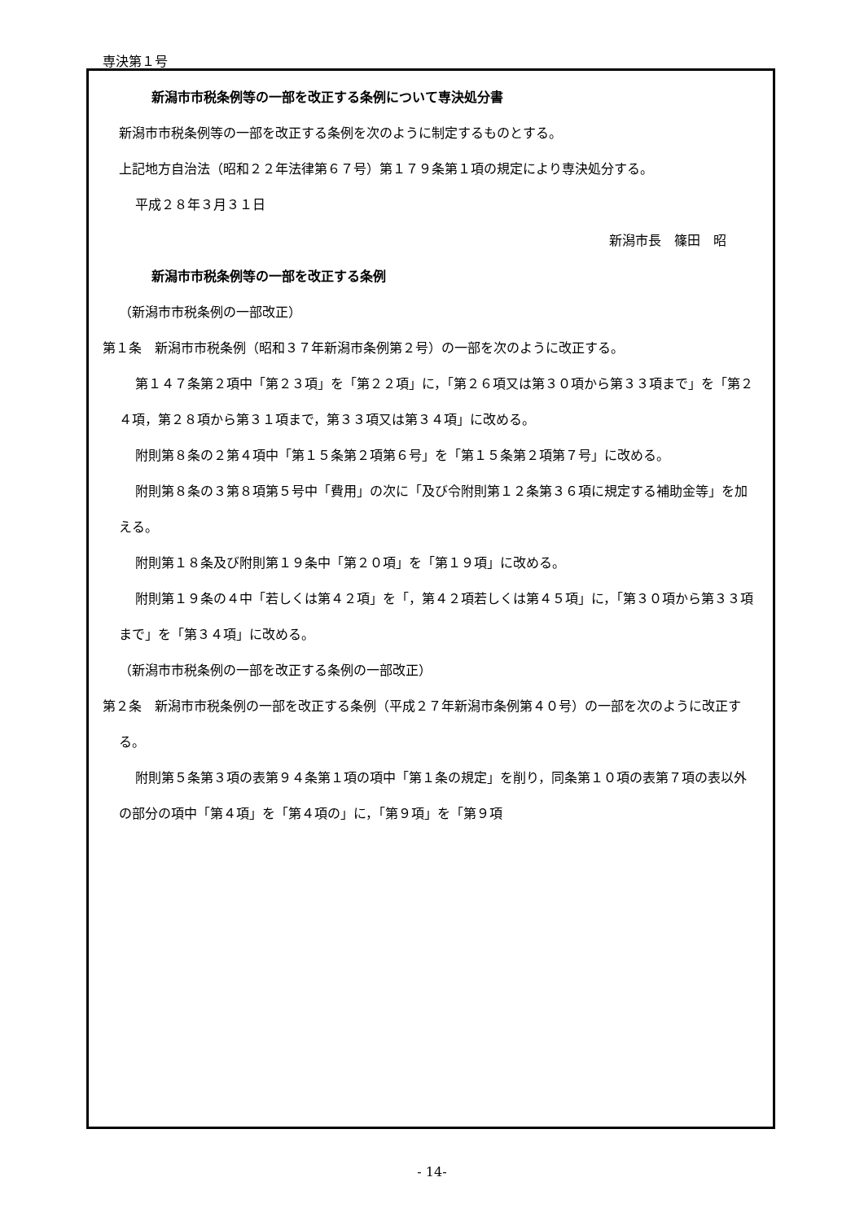専決第１号
新潟市市税条例等の一部を改正する条例について専決処分書
新潟市市税条例等の一部を改正する条例を次のように制定するものとする。
上記地方自治法（昭和２２年法律第６７号）第１７９条第１項の規定により専決処分する。
平成２８年３月３１日
新潟市長　篠田　昭
新潟市市税条例等の一部を改正する条例
（新潟市市税条例の一部改正）
第１条　新潟市市税条例（昭和３７年新潟市条例第２号）の一部を次のように改正する。
第１４７条第２項中「第２３項」を「第２２項」に，「第２６項又は第３０項から第３３項まで」を「第２４項，第２８項から第３１項まで，第３３項又は第３４項」に改める。
附則第８条の２第４項中「第１５条第２項第６号」を「第１５条第２項第７号」に改める。
附則第８条の３第８項第５号中「費用」の次に「及び令附則第１２条第３６項に規定する補助金等」を加える。
附則第１８条及び附則第１９条中「第２０項」を「第１９項」に改める。
附則第１９条の４中「若しくは第４２項」を「，第４２項若しくは第４５項」に，「第３０項から第３３項まで」を「第３４項」に改める。
（新潟市市税条例の一部を改正する条例の一部改正）
第２条　新潟市市税条例の一部を改正する条例（平成２７年新潟市条例第４０号）の一部を次のように改正する。
附則第５条第３項の表第９４条第１項の項中「第１条の規定」を削り，同条第１０項の表第７項の表以外の部分の項中「第４項」を「第４項の」に，「第９項」を「第９項
- 14-